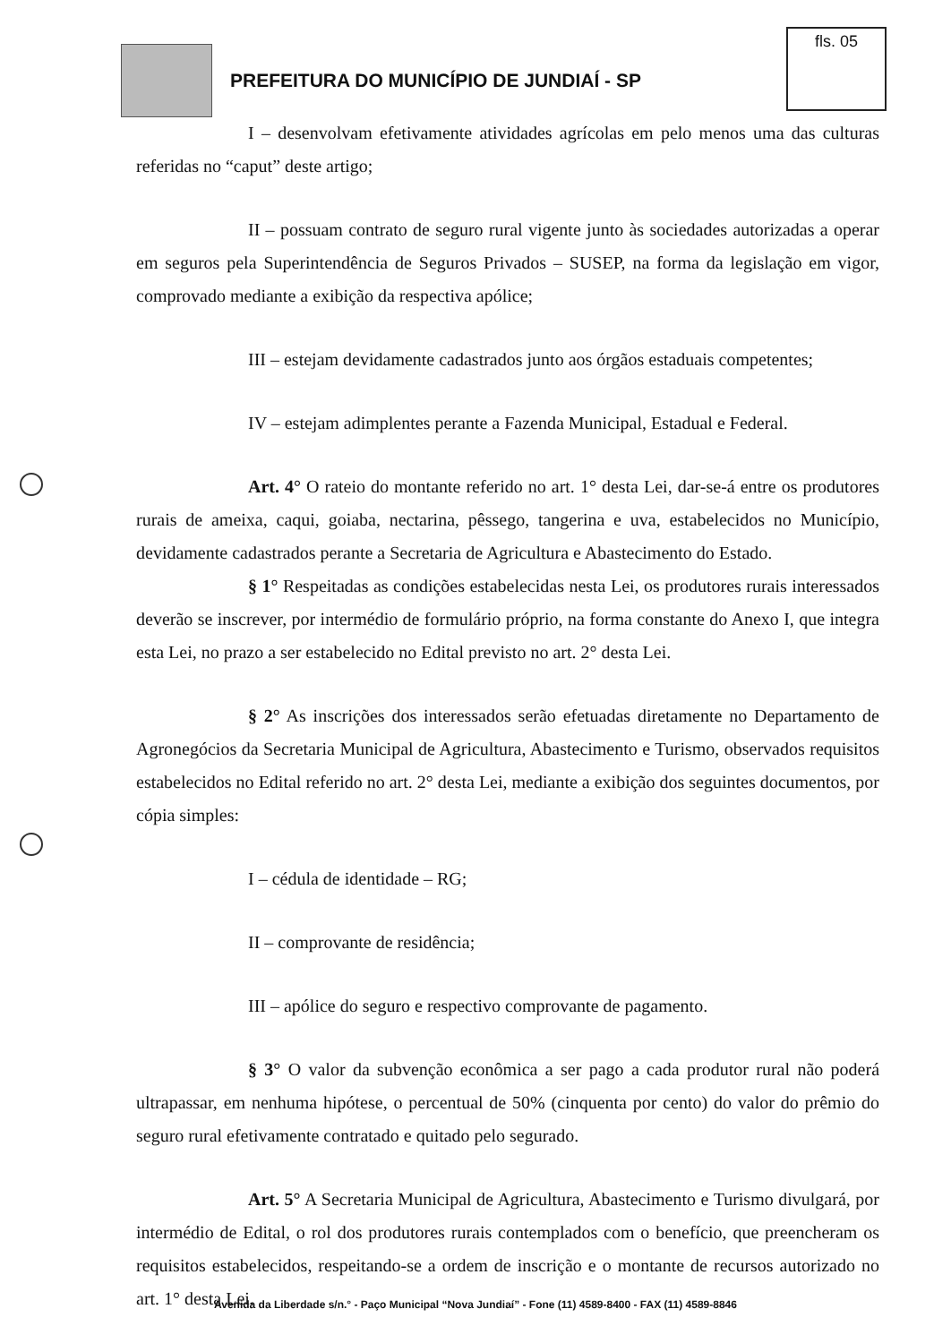fls. 05
PREFEITURA DO MUNICÍPIO DE JUNDIAÍ - SP
I – desenvolvam efetivamente atividades agrícolas em pelo menos uma das culturas referidas no “caput” deste artigo;
II – possuam contrato de seguro rural vigente junto às sociedades autorizadas a operar em seguros pela Superintendência de Seguros Privados – SUSEP, na forma da legislação em vigor, comprovado mediante a exibição da respectiva apólice;
III – estejam devidamente cadastrados junto aos órgãos estaduais competentes;
IV – estejam adimplentes perante a Fazenda Municipal, Estadual e Federal.
Art. 4° O rateio do montante referido no art. 1° desta Lei, dar-se-á entre os produtores rurais de ameixa, caqui, goiaba, nectarina, pêssego, tangerina e uva, estabelecidos no Município, devidamente cadastrados perante a Secretaria de Agricultura e Abastecimento do Estado.
§ 1° Respeitadas as condições estabelecidas nesta Lei, os produtores rurais interessados deverão se inscrever, por intermédio de formulário próprio, na forma constante do Anexo I, que integra esta Lei, no prazo a ser estabelecido no Edital previsto no art. 2° desta Lei.
§ 2° As inscrições dos interessados serão efetuadas diretamente no Departamento de Agronegócios da Secretaria Municipal de Agricultura, Abastecimento e Turismo, observados requisitos estabelecidos no Edital referido no art. 2° desta Lei, mediante a exibição dos seguintes documentos, por cópia simples:
I – cédula de identidade – RG;
II – comprovante de residência;
III – apólice do seguro e respectivo comprovante de pagamento.
§ 3° O valor da subvenção econômica a ser pago a cada produtor rural não poderá ultrapassar, em nenhuma hipótese, o percentual de 50% (cinquenta por cento) do valor do prêmio do seguro rural efetivamente contratado e quitado pelo segurado.
Art. 5° A Secretaria Municipal de Agricultura, Abastecimento e Turismo divulgará, por intermédio de Edital, o rol dos produtores rurais contemplados com o benefício, que preencheram os requisitos estabelecidos, respeitando-se a ordem de inscrição e o montante de recursos autorizado no art. 1° desta Lei.
Avenida da Liberdade s/n.° - Paço Municipal “Nova Jundiaí” - Fone (11) 4589-8400 - FAX (11) 4589-8846